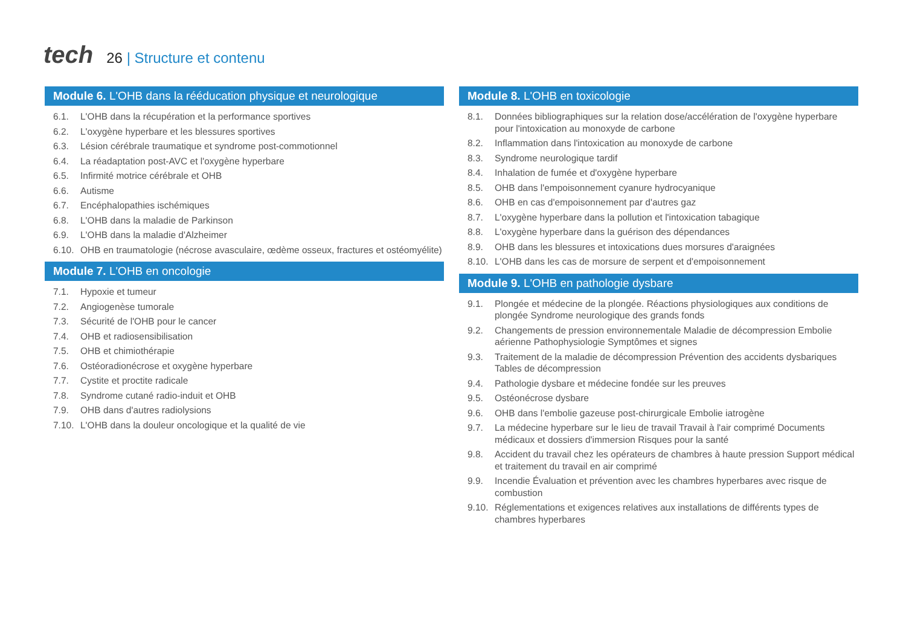tech
26 | Structure et contenu
Module 6. L'OHB dans la rééducation physique et neurologique
6.1. L'OHB dans la récupération et la performance sportives
6.2. L'oxygène hyperbare et les blessures sportives
6.3. Lésion cérébrale traumatique et syndrome post-commotionnel
6.4. La réadaptation post-AVC et l'oxygène hyperbare
6.5. Infirmité motrice cérébrale et OHB
6.6. Autisme
6.7. Encéphalopathies ischémiques
6.8. L'OHB dans la maladie de Parkinson
6.9. L'OHB dans la maladie d'Alzheimer
6.10. OHB en traumatologie (nécrose avasculaire, œdème osseux, fractures et ostéomyélite)
Module 7. L'OHB en oncologie
7.1. Hypoxie et tumeur
7.2. Angiogenèse tumorale
7.3. Sécurité de l'OHB pour le cancer
7.4. OHB et radiosensibilisation
7.5. OHB et chimiothérapie
7.6. Ostéoradionécrose et oxygène hyperbare
7.7. Cystite et proctite radicale
7.8. Syndrome cutané radio-induit et OHB
7.9. OHB dans d'autres radiolysions
7.10. L'OHB dans la douleur oncologique et la qualité de vie
Module 8. L'OHB en toxicologie
8.1. Données bibliographiques sur la relation dose/accélération de l'oxygène hyperbare pour l'intoxication au monoxyde de carbone
8.2. Inflammation dans l'intoxication au monoxyde de carbone
8.3. Syndrome neurologique tardif
8.4. Inhalation de fumée et d'oxygène hyperbare
8.5. OHB dans l'empoisonnement cyanure hydrocyanique
8.6. OHB en cas d'empoisonnement par d'autres gaz
8.7. L'oxygène hyperbare dans la pollution et l'intoxication tabagique
8.8. L'oxygène hyperbare dans la guérison des dépendances
8.9. OHB dans les blessures et intoxications dues morsures d'araignées
8.10. L'OHB dans les cas de morsure de serpent et d'empoisonnement
Module 9. L'OHB en pathologie dysbare
9.1. Plongée et médecine de la plongée. Réactions physiologiques aux conditions de plongée Syndrome neurologique des grands fonds
9.2. Changements de pression environnementale Maladie de décompression Embolie aérienne Pathophysiologie Symptômes et signes
9.3. Traitement de la maladie de décompression Prévention des accidents dysbariques Tables de décompression
9.4. Pathologie dysbare et médecine fondée sur les preuves
9.5. Ostéonécrose dysbare
9.6. OHB dans l'embolie gazeuse post-chirurgicale Embolie iatrogène
9.7. La médecine hyperbare sur le lieu de travail Travail à l'air comprimé Documents médicaux et dossiers d'immersion Risques pour la santé
9.8. Accident du travail chez les opérateurs de chambres à haute pression Support médical et traitement du travail en air comprimé
9.9. Incendie Évaluation et prévention avec les chambres hyperbares avec risque de combustion
9.10. Réglementations et exigences relatives aux installations de différents types de chambres hyperbares